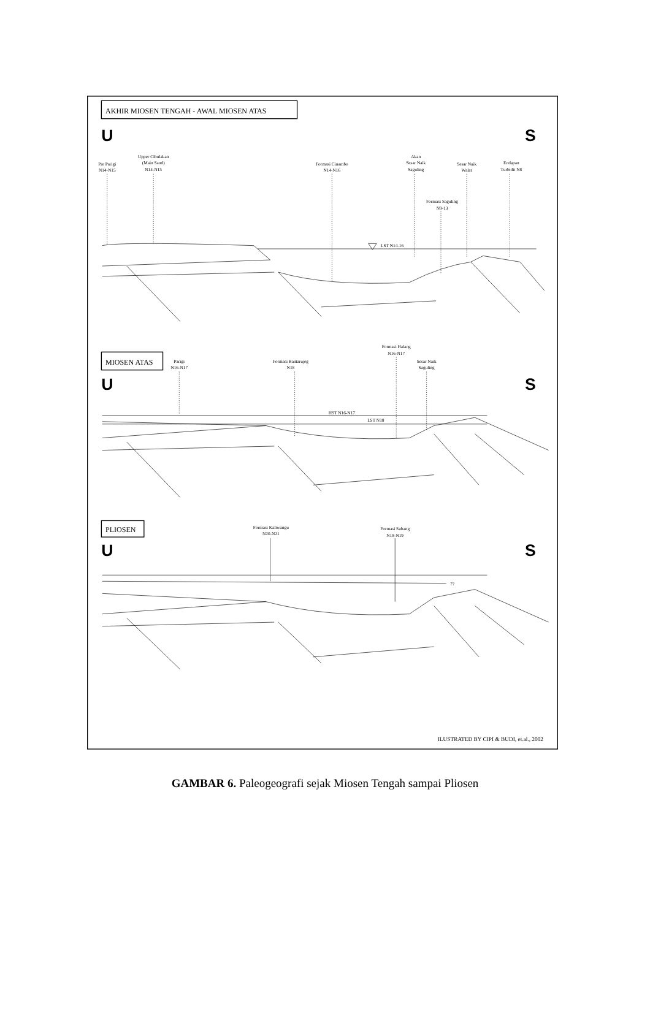AKHIR MIOSEN TENGAH - AWAL MIOSEN ATAS
U
S
Pre Parigi
N14-N15
Upper Cibulakan
(Main Sand)
N14-N15
Formasi Cinambo
N14-N16
Akan
Sesar Naik
Saguling
Sesar Naik
Walat
Endapan
Turbidit N8
Formasi Saguling
N9-13
LST N14-16
MIOSEN ATAS
U
S
Parigi
N16-N17
Formasi Bantarujeg
N18
Formasi Halang
N16-N17
Sesar Naik
Saguling
HST N16-N17
LST N18
PLIOSEN
U
S
Formasi Kaliwangu
N20-N21
Formasi Subang
N18-N19
??
ILUSTRATED BY CIPI & BUDI, et.al., 2002
GAMBAR 6. Paleogeografi sejak Miosen Tengah sampai Pliosen